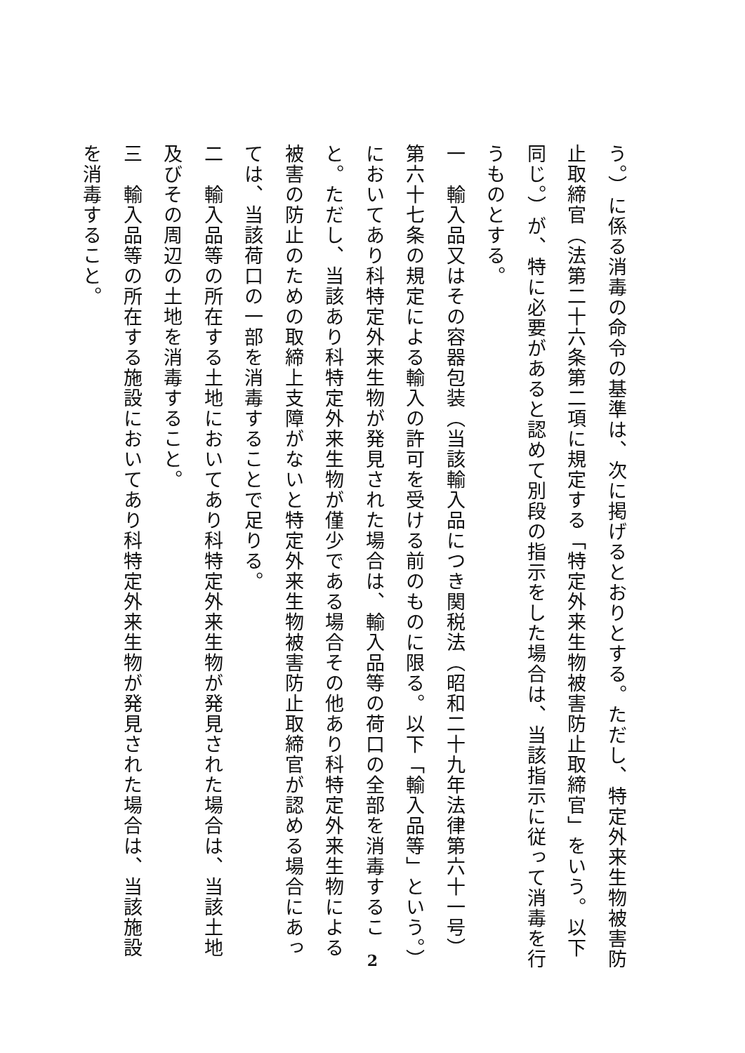う。）に係る消毒の命令の基準は、次に掲げるとおりとする。ただし、特定外来生物被害防止取締官（法第二十六条第二項に規定する「特定外来生物被害防止取締官」をいう。以下同じ。）が、特に必要があると認めて別段の指示をした場合は、当該指示に従って消毒を行うものとする。
一　輸入品又はその容器包装（当該輸入品につき関税法（昭和二十九年法律第六十一号）第六十七条の規定による輸入の許可を受ける前のものに限る。以下「輸入品等」という。）においてあり科特定外来生物が発見された場合は、輸入品等の荷口の全部を消毒すること。ただし、当該あり科特定外来生物が僅少である場合その他あり科特定外来生物による被害の防止のための取締上支障がないと特定外来生物被害防止取締官が認める場合にあっては、当該荷口の一部を消毒することで足りる。
二　輸入品等の所在する土地においてあり科特定外来生物が発見された場合は、当該土地及びその周辺の土地を消毒すること。
三　輸入品等の所在する施設においてあり科特定外来生物が発見された場合は、当該施設を消毒すること。
2